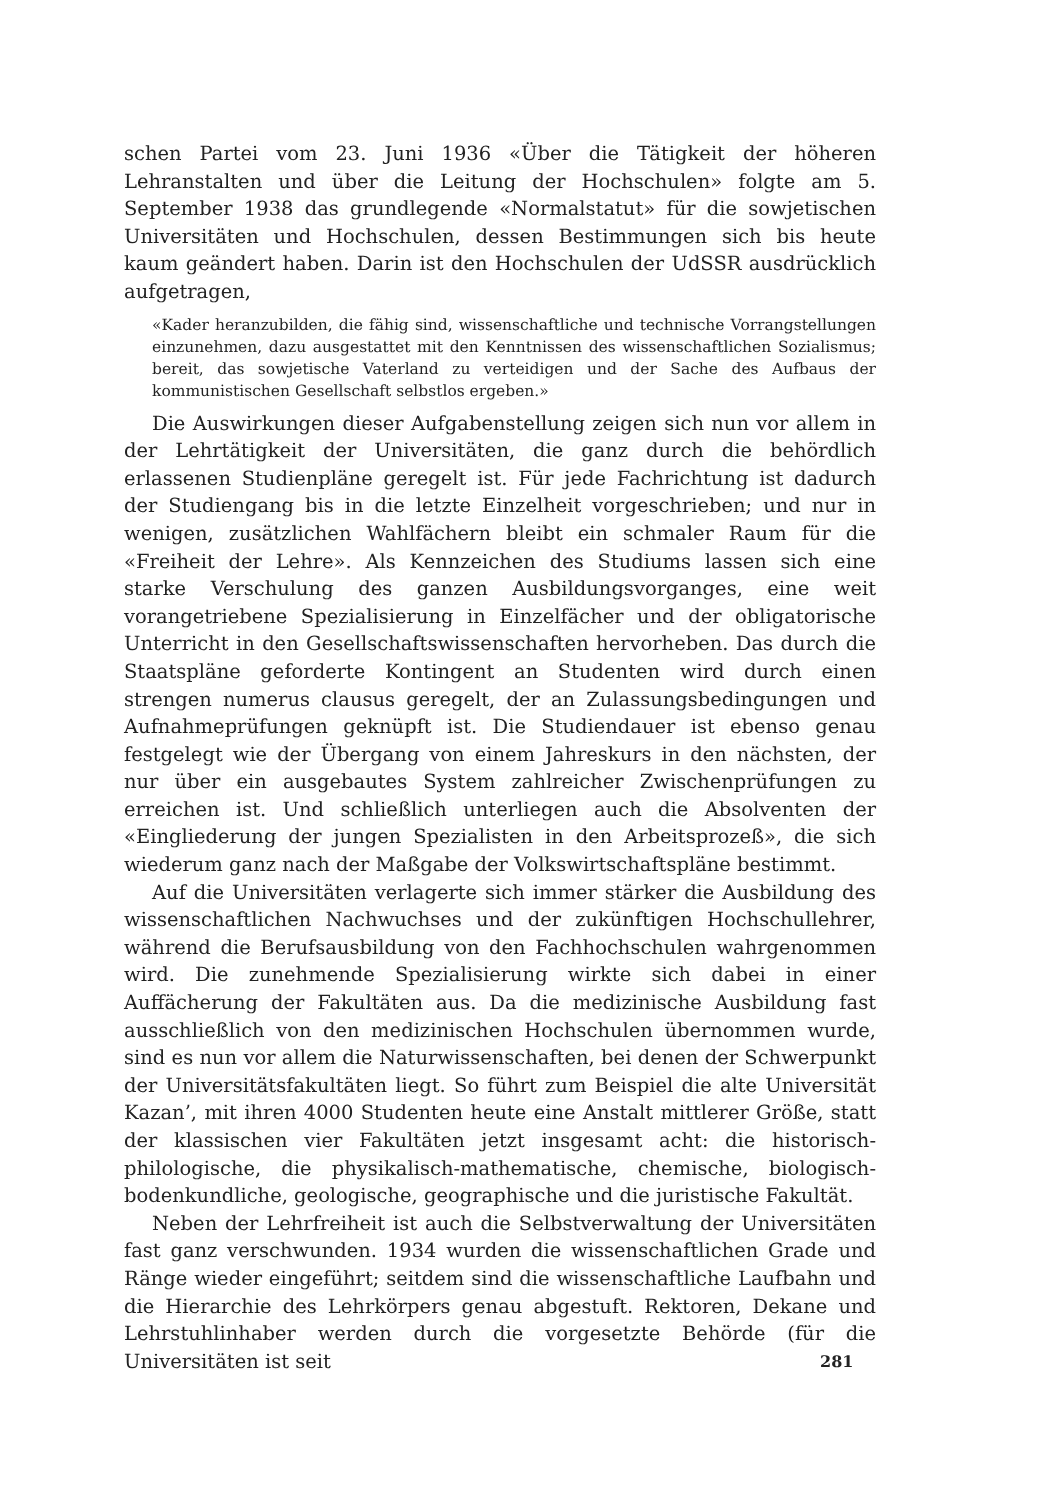schen Partei vom 23. Juni 1936 «Über die Tätigkeit der höheren Lehranstalten und über die Leitung der Hochschulen» folgte am 5. September 1938 das grundlegende «Normalstatut» für die sowjetischen Universitäten und Hochschulen, dessen Bestimmungen sich bis heute kaum geändert haben. Darin ist den Hochschulen der UdSSR ausdrücklich aufgetragen,
«Kader heranzubilden, die fähig sind, wissenschaftliche und technische Vorrangstellungen einzunehmen, dazu ausgestattet mit den Kenntnissen des wissenschaftlichen Sozialismus; bereit, das sowjetische Vaterland zu verteidigen und der Sache des Aufbaus der kommunistischen Gesellschaft selbstlos ergeben.»
Die Auswirkungen dieser Aufgabenstellung zeigen sich nun vor allem in der Lehrtätigkeit der Universitäten, die ganz durch die behördlich erlassenen Studienpläne geregelt ist. Für jede Fachrichtung ist dadurch der Studiengang bis in die letzte Einzelheit vorgeschrieben; und nur in wenigen, zusätzlichen Wahlfächern bleibt ein schmaler Raum für die «Freiheit der Lehre». Als Kennzeichen des Studiums lassen sich eine starke Verschulung des ganzen Ausbildungsvorganges, eine weit vorangetriebene Spezialisierung in Einzelfächer und der obligatorische Unterricht in den Gesellschaftswissenschaften hervorheben. Das durch die Staatspläne geforderte Kontingent an Studenten wird durch einen strengen numerus clausus geregelt, der an Zulassungsbedingungen und Aufnahmeprüfungen geknüpft ist. Die Studiendauer ist ebenso genau festgelegt wie der Übergang von einem Jahreskurs in den nächsten, der nur über ein ausgebautes System zahlreicher Zwischenprüfungen zu erreichen ist. Und schließlich unterliegen auch die Absolventen der «Eingliederung der jungen Spezialisten in den Arbeitsprozeß», die sich wiederum ganz nach der Maßgabe der Volkswirtschaftspläne bestimmt.
Auf die Universitäten verlagerte sich immer stärker die Ausbildung des wissenschaftlichen Nachwuchses und der zukünftigen Hochschullehrer, während die Berufsausbildung von den Fachhochschulen wahrgenommen wird. Die zunehmende Spezialisierung wirkte sich dabei in einer Auffächerung der Fakultäten aus. Da die medizinische Ausbildung fast ausschließlich von den medizinischen Hochschulen übernommen wurde, sind es nun vor allem die Naturwissenschaften, bei denen der Schwerpunkt der Universitätsfakultäten liegt. So führt zum Beispiel die alte Universität Kazan’, mit ihren 4000 Studenten heute eine Anstalt mittlerer Größe, statt der klassischen vier Fakultäten jetzt insgesamt acht: die historisch-philologische, die physikalisch-mathematische, chemische, biologisch-bodenkundliche, geologische, geographische und die juristische Fakultät.
Neben der Lehrfreiheit ist auch die Selbstverwaltung der Universitäten fast ganz verschwunden. 1934 wurden die wissenschaftlichen Grade und Ränge wieder eingeführt; seitdem sind die wissenschaftliche Laufbahn und die Hierarchie des Lehrkörpers genau abgestuft. Rektoren, Dekane und Lehrstuhlinhaber werden durch die vorgesetzte Behörde (für die Universitäten ist seit
281